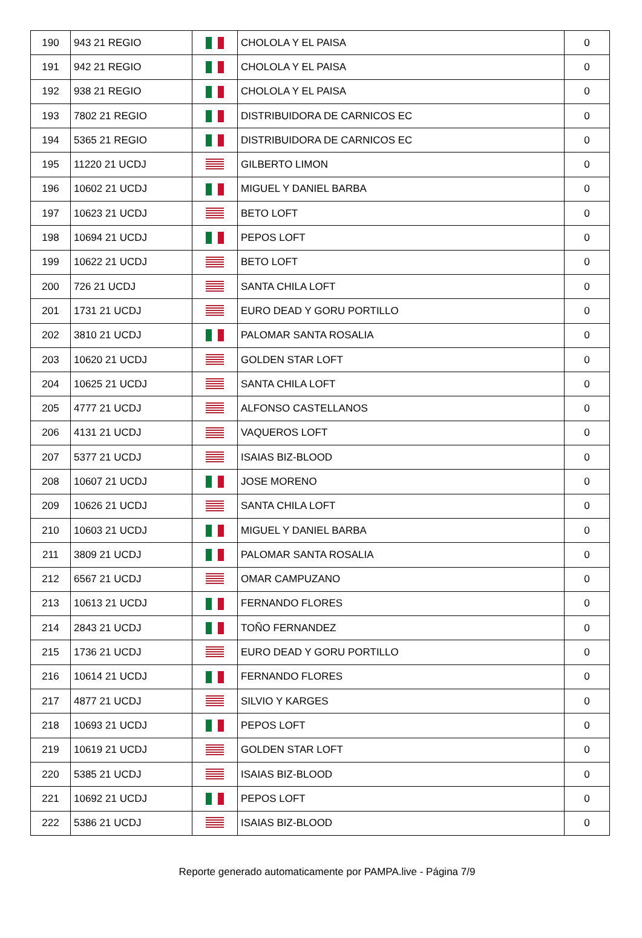| 190 | 943 21 REGIO | | CHOLOLA Y EL PAISA | 0 |
| 191 | 942 21 REGIO | | CHOLOLA Y EL PAISA | 0 |
| 192 | 938 21 REGIO | | CHOLOLA Y EL PAISA | 0 |
| 193 | 7802 21 REGIO | | DISTRIBUIDORA DE CARNICOS EC | 0 |
| 194 | 5365 21 REGIO | | DISTRIBUIDORA DE CARNICOS EC | 0 |
| 195 | 11220 21 UCDJ | | GILBERTO LIMON | 0 |
| 196 | 10602 21 UCDJ | | MIGUEL Y DANIEL BARBA | 0 |
| 197 | 10623 21 UCDJ | | BETO LOFT | 0 |
| 198 | 10694 21 UCDJ | | PEPOS LOFT | 0 |
| 199 | 10622 21 UCDJ | | BETO LOFT | 0 |
| 200 | 726 21 UCDJ | | SANTA CHILA LOFT | 0 |
| 201 | 1731 21 UCDJ | | EURO DEAD Y GORU PORTILLO | 0 |
| 202 | 3810 21 UCDJ | | PALOMAR SANTA ROSALIA | 0 |
| 203 | 10620 21 UCDJ | | GOLDEN STAR LOFT | 0 |
| 204 | 10625 21 UCDJ | | SANTA CHILA LOFT | 0 |
| 205 | 4777 21 UCDJ | | ALFONSO CASTELLANOS | 0 |
| 206 | 4131 21 UCDJ | | VAQUEROS LOFT | 0 |
| 207 | 5377 21 UCDJ | | ISAIAS BIZ-BLOOD | 0 |
| 208 | 10607 21 UCDJ | | JOSE MORENO | 0 |
| 209 | 10626 21 UCDJ | | SANTA CHILA LOFT | 0 |
| 210 | 10603 21 UCDJ | | MIGUEL Y DANIEL BARBA | 0 |
| 211 | 3809 21 UCDJ | | PALOMAR SANTA ROSALIA | 0 |
| 212 | 6567 21 UCDJ | | OMAR CAMPUZANO | 0 |
| 213 | 10613 21 UCDJ | | FERNANDO FLORES | 0 |
| 214 | 2843 21 UCDJ | | TOÑO FERNANDEZ | 0 |
| 215 | 1736 21 UCDJ | | EURO DEAD Y GORU PORTILLO | 0 |
| 216 | 10614 21 UCDJ | | FERNANDO FLORES | 0 |
| 217 | 4877 21 UCDJ | | SILVIO Y KARGES | 0 |
| 218 | 10693 21 UCDJ | | PEPOS LOFT | 0 |
| 219 | 10619 21 UCDJ | | GOLDEN STAR LOFT | 0 |
| 220 | 5385 21 UCDJ | | ISAIAS BIZ-BLOOD | 0 |
| 221 | 10692 21 UCDJ | | PEPOS LOFT | 0 |
| 222 | 5386 21 UCDJ | | ISAIAS BIZ-BLOOD | 0 |
Reporte generado automaticamente por PAMPA.live - Página 7/9